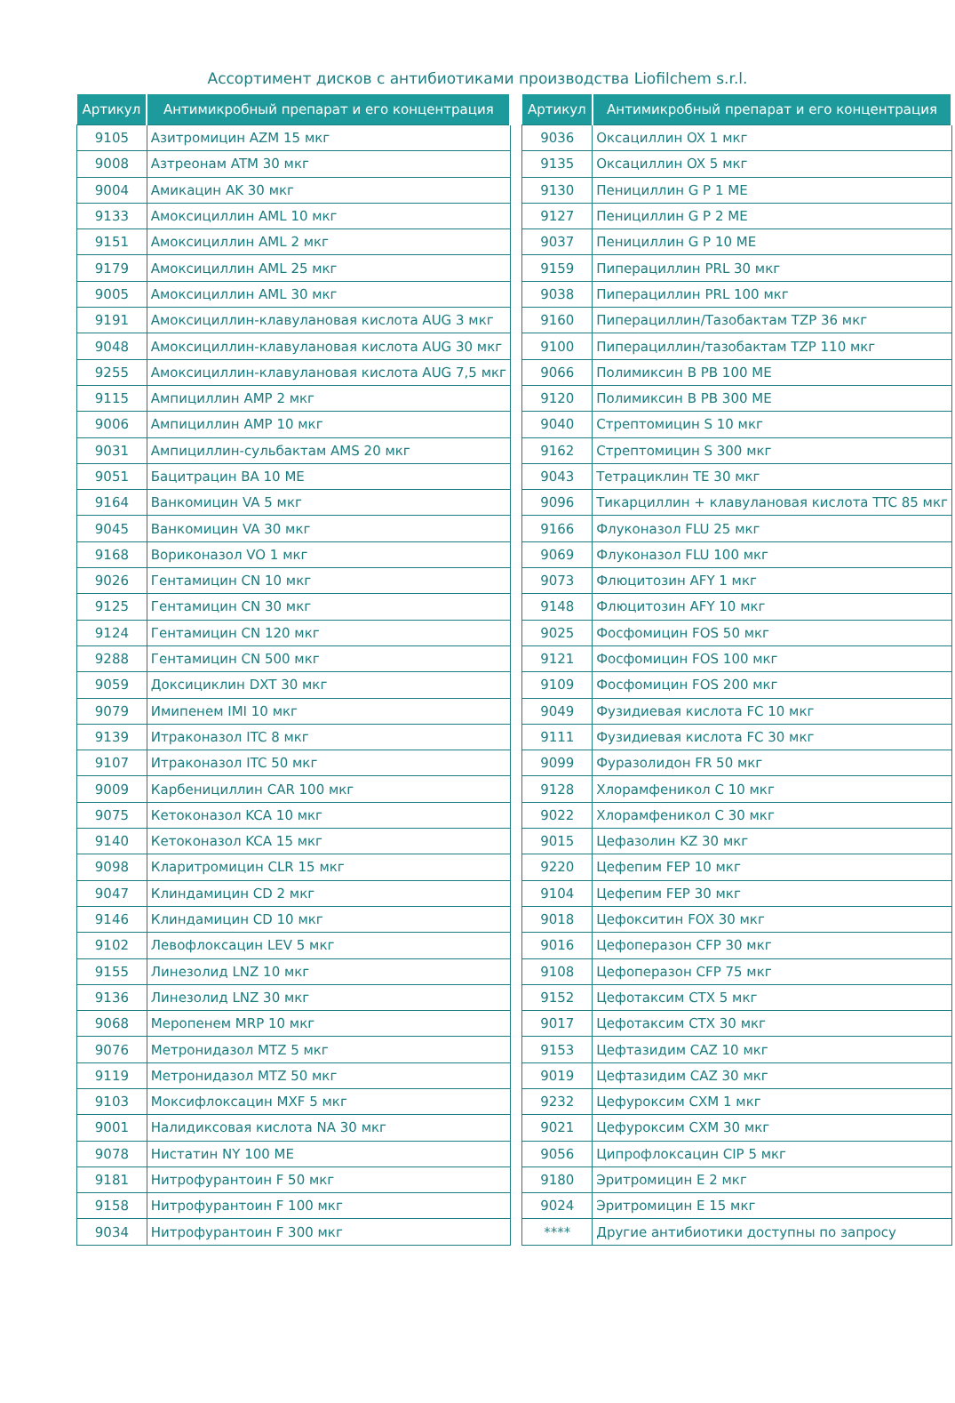Ассортимент дисков с антибиотиками производства Liofilchem s.r.l.
| Артикул | Антимикробный препарат и его концентрация |
| --- | --- |
| 9105 | Азитромицин AZM 15 мкг |
| 9008 | Азтреонам ATM 30 мкг |
| 9004 | Амикацин AK 30 мкг |
| 9133 | Амоксициллин AML 10 мкг |
| 9151 | Амоксициллин AML 2 мкг |
| 9179 | Амоксициллин AML 25 мкг |
| 9005 | Амоксициллин AML 30 мкг |
| 9191 | Амоксициллин-клавулановая кислота AUG 3 мкг |
| 9048 | Амоксициллин-клавулановая кислота AUG 30 мкг |
| 9255 | Амоксициллин-клавулановая кислота AUG 7,5 мкг |
| 9115 | Ампициллин AMP 2 мкг |
| 9006 | Ампициллин AMP 10 мкг |
| 9031 | Ампициллин-сульбактам AMS 20 мкг |
| 9051 | Бацитрацин BA 10 ME |
| 9164 | Ванкомицин VA 5 мкг |
| 9045 | Ванкомицин VA 30 мкг |
| 9168 | Вориконазол VO 1 мкг |
| 9026 | Гентамицин CN 10 мкг |
| 9125 | Гентамицин CN 30 мкг |
| 9124 | Гентамицин CN 120 мкг |
| 9288 | Гентамицин CN 500 мкг |
| 9059 | Доксициклин DXT 30 мкг |
| 9079 | Имипенем IMI 10 мкг |
| 9139 | Итраконазол ITC 8 мкг |
| 9107 | Итраконазол ITC 50 мкг |
| 9009 | Карбенициллин CAR 100 мкг |
| 9075 | Кетоконазол KCA 10 мкг |
| 9140 | Кетоконазол KCA 15 мкг |
| 9098 | Кларитромицин CLR 15 мкг |
| 9047 | Клиндамицин CD 2 мкг |
| 9146 | Клиндамицин CD 10 мкг |
| 9102 | Левофлоксацин LEV 5 мкг |
| 9155 | Линезолид LNZ 10 мкг |
| 9136 | Линезолид LNZ 30 мкг |
| 9068 | Меропенем MRP 10 мкг |
| 9076 | Метронидазол MTZ 5 мкг |
| 9119 | Метронидазол MTZ 50 мкг |
| 9103 | Моксифлоксацин MXF 5 мкг |
| 9001 | Налидиксовая кислота NA 30 мкг |
| 9078 | Нистатин NY 100 ME |
| 9181 | Нитрофурантоин F 50 мкг |
| 9158 | Нитрофурантоин F 100 мкг |
| 9034 | Нитрофурантоин F 300 мкг |
| Артикул | Антимикробный препарат и его концентрация |
| --- | --- |
| 9036 | Оксациллин OX 1 мкг |
| 9135 | Оксациллин OX 5 мкг |
| 9130 | Пенициллин G P 1 ME |
| 9127 | Пенициллин G P 2 ME |
| 9037 | Пенициллин G P 10 ME |
| 9159 | Пиперациллин PRL 30 мкг |
| 9038 | Пиперациллин PRL 100 мкг |
| 9160 | Пиперациллин/Тазобактам TZP 36 мкг |
| 9100 | Пиперациллин/тазобактам TZP 110 мкг |
| 9066 | Полимиксин B PB 100 ME |
| 9120 | Полимиксин B PB 300 ME |
| 9040 | Стрептомицин S 10 мкг |
| 9162 | Стрептомицин S 300 мкг |
| 9043 | Тетрациклин TE 30 мкг |
| 9096 | Тикарциллин + клавулановая кислота TTC 85 мкг |
| 9166 | Флуконазол FLU 25 мкг |
| 9069 | Флуконазол FLU 100 мкг |
| 9073 | Флюцитозин AFY 1 мкг |
| 9148 | Флюцитозин AFY 10 мкг |
| 9025 | Фосфомицин FOS 50 мкг |
| 9121 | Фосфомицин FOS 100 мкг |
| 9109 | Фосфомицин FOS 200 мкг |
| 9049 | Фузидиевая кислота FC 10 мкг |
| 9111 | Фузидиевая кислота FC 30 мкг |
| 9099 | Фуразолидон FR 50 мкг |
| 9128 | Хлорамфеникол C 10 мкг |
| 9022 | Хлорамфеникол C 30 мкг |
| 9015 | Цефазолин KZ 30 мкг |
| 9220 | Цефепим FEP 10 мкг |
| 9104 | Цефепим FEP 30 мкг |
| 9018 | Цефокситин FOX 30 мкг |
| 9016 | Цефоперазон CFP 30 мкг |
| 9108 | Цефоперазон CFP 75 мкг |
| 9152 | Цефотаксим CTX 5 мкг |
| 9017 | Цефотаксим CTX 30 мкг |
| 9153 | Цефтазидим CAZ 10 мкг |
| 9019 | Цефтазидим CAZ 30 мкг |
| 9232 | Цефуроксим CXM 1 мкг |
| 9021 | Цефуроксим CXM 30 мкг |
| 9056 | Ципрофлоксацин CIP 5 мкг |
| 9180 | Эритромицин E 2 мкг |
| 9024 | Эритромицин E 15 мкг |
| **** | Другие антибиотики доступны по запросу |